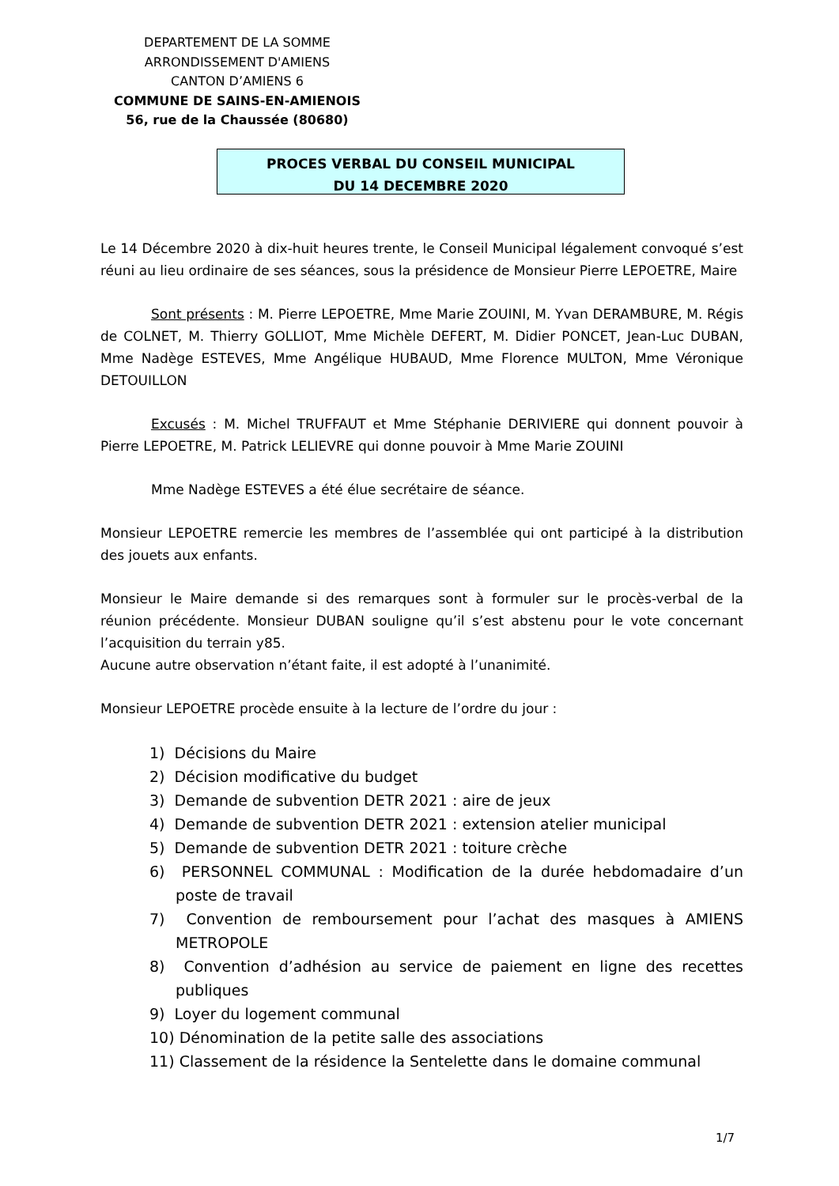DEPARTEMENT DE LA SOMME
ARRONDISSEMENT D'AMIENS
CANTON D’AMIENS 6
COMMUNE DE SAINS-EN-AMIENOIS
56, rue de la Chaussée (80680)
PROCES VERBAL DU CONSEIL MUNICIPAL
DU 14 DECEMBRE 2020
Le 14 Décembre 2020 à dix-huit heures trente, le Conseil Municipal légalement convoqué s’est réuni au lieu ordinaire de ses séances, sous la présidence de Monsieur Pierre LEPOETRE, Maire
Sont présents : M. Pierre LEPOETRE, Mme Marie ZOUINI, M. Yvan DERAMBURE, M. Régis de COLNET, M. Thierry GOLLIOT, Mme Michèle DEFERT, M. Didier PONCET, Jean-Luc DUBAN, Mme Nadège ESTEVES, Mme Angélique HUBAUD, Mme Florence MULTON, Mme Véronique DETOUILLON
Excusés : M. Michel TRUFFAUT et Mme Stéphanie DERIVIERE qui donnent pouvoir à Pierre LEPOETRE, M. Patrick LELIEVRE qui donne pouvoir à Mme Marie ZOUINI
Mme Nadège ESTEVES a été élue secrétaire de séance.
Monsieur LEPOETRE remercie les membres de l’assemblée qui ont participé à la distribution des jouets aux enfants.
Monsieur le Maire demande si des remarques sont à formuler sur le procès-verbal de la réunion précédente. Monsieur DUBAN souligne qu’il s’est abstenu pour le vote concernant l’acquisition du terrain y85.
Aucune autre observation n’étant faite, il est adopté à l’unanimité.
Monsieur LEPOETRE procède ensuite à la lecture de l’ordre du jour :
1) Décisions du Maire
2) Décision modificative du budget
3) Demande de subvention DETR 2021 : aire de jeux
4) Demande de subvention DETR 2021 : extension atelier municipal
5) Demande de subvention DETR 2021 : toiture crèche
6) PERSONNEL COMMUNAL : Modification de la durée hebdomadaire d’un poste de travail
7) Convention de remboursement pour l’achat des masques à AMIENS METROPOLE
8) Convention d’adhésion au service de paiement en ligne des recettes publiques
9) Loyer du logement communal
10) Dénomination de la petite salle des associations
11) Classement de la résidence la Sentelette dans le domaine communal
1/7